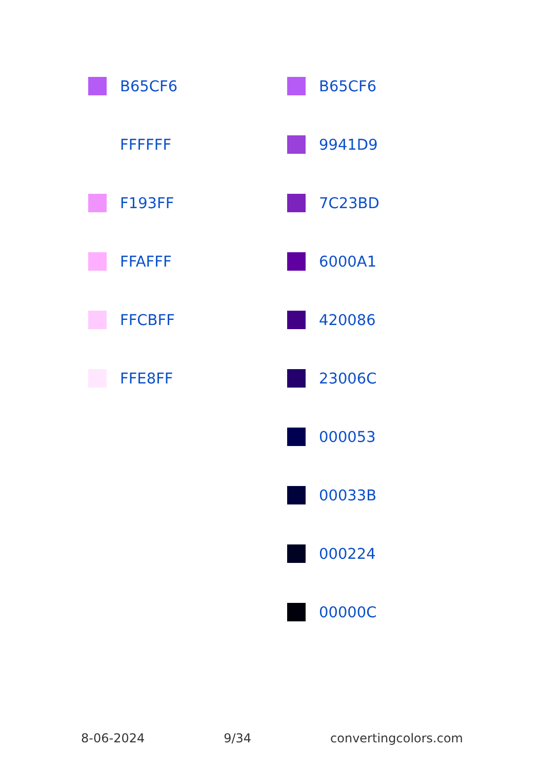B65CF6
FFFFFF
F193FF
FFAFFF
FFCBFF
FFE8FF
B65CF6
9941D9
7C23BD
6000A1
420086
23006C
000053
00033B
000224
00000C
8-06-2024 9/34 convertingcolors.com